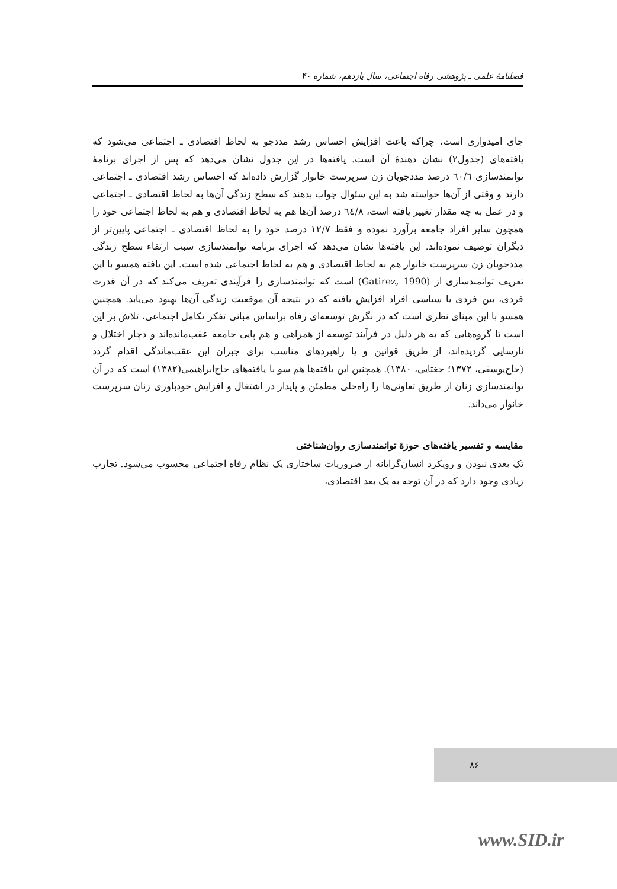فصلنامهٔ علمی ـ پژوهشی رفاه اجتماعی، سال یازدهم، شماره ۴۰
جای امیدواری است، چراکه باعث افزایش احساس رشد مددجو به لحاظ اقتصادی ـ اجتماعی می‌شود که یافته‌های (جدول۲) نشان دهندهٔ آن است. یافته‌ها در این جدول نشان می‌دهد که پس از اجرای برنامهٔ توانمندسازی ٦٠/٦ درصد مددجویان زن سرپرست خانوار گزارش داده‌اند که احساس رشد اقتصادی ـ اجتماعی دارند و وقتی از آن‌ها خواسته شد به این سئوال جواب بدهند که سطح زندگی آن‌ها به لحاظ اقتصادی ـ اجتماعی و در عمل به چه مقدار تغییر یافته است، ٦٤/٨ درصد آن‌ها هم به لحاظ اقتصادی و هم به لحاظ اجتماعی خود را همچون سایر افراد جامعه برآورد نموده و فقط ۱۲/۷ درصد خود را به لحاظ اقتصادی ـ اجتماعی پایین‌تر از دیگران توصیف نموده‌اند. این یافته‌ها نشان می‌دهد که اجرای برنامه توانمندسازی سبب ارتقاء سطح زندگی مددجویان زن سرپرست خانوار هم به لحاظ اقتصادی و هم به لحاظ اجتماعی شده است. این یافته همسو با این تعریف توانمندسازی از (Gatirez, 1990) است که توانمندسازی را فرآیندی تعریف می‌کند که در آن قدرت فردی، بین فردی یا سیاسی افراد افزایش یافته که در نتیجه آن موقعیت زندگی آن‌ها بهبود می‌یابد. همچنین همسو با این مبنای نظری است که در نگرش توسعه‌ای رفاه براساس مبانی تفکر تکامل اجتماعی، تلاش بر این است تا گروه‌هایی که به هر دلیل در فرآیند توسعه از همراهی و هم پایی جامعه عقب‌مانده‌اند و دچار اختلال و نارسایی گردیده‌اند، از طریق قوانین و یا راهبردهای مناسب برای جبران این عقب‌ماندگی اقدام گردد (حاج‌یوسفی، ۱۳۷۲؛ جغتایی، ۱۳۸۰). همچنین این یافته‌ها هم سو با یافته‌های حاج‌ابراهیمی(۱۳۸۲) است که در آن توانمندسازی زنان از طریق تعاونی‌ها را راه‌حلی مطمئن و پایدار در اشتغال و افزایش خودباوری زنان سرپرست خانوار می‌داند.
مقایسه و تفسیر یافته‌های حوزهٔ توانمندسازی روان‌شناختی
تک بعدی نبودن و رویکرد انسان‌گرایانه از ضروریات ساختاری یک نظام رفاه اجتماعی محسوب می‌شود. تجارب زیادی وجود دارد که در آن توجه به یک بعد اقتصادی،
۸۶
www.SID.ir